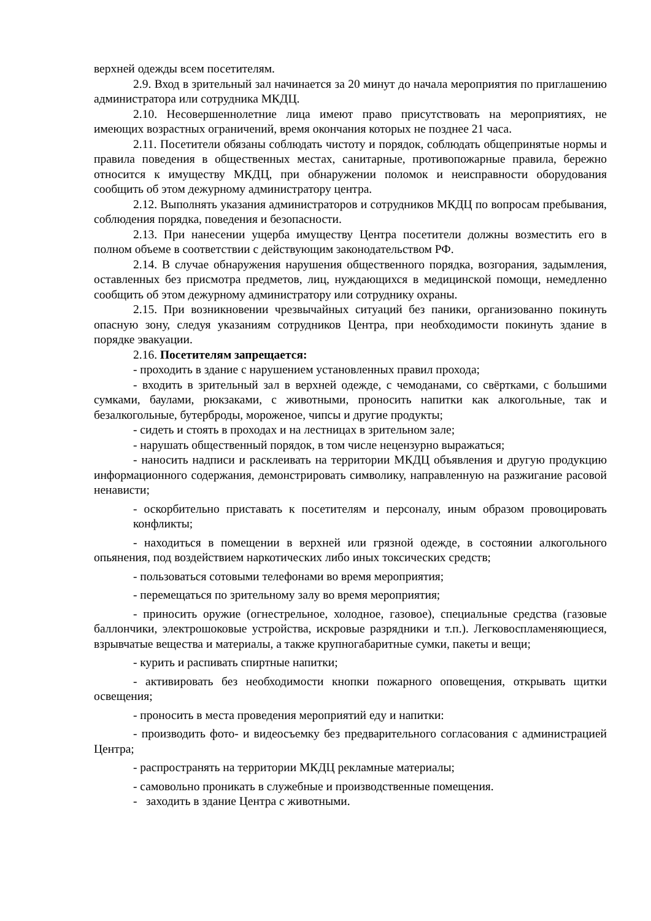верхней одежды всем посетителям.
2.9. Вход в зрительный зал начинается за 20 минут до начала мероприятия по приглашению администратора или сотрудника МКДЦ.
2.10. Несовершеннолетние лица имеют право присутствовать на мероприятиях, не имеющих возрастных ограничений, время окончания которых не позднее 21 часа.
2.11. Посетители обязаны соблюдать чистоту и порядок, соблюдать общепринятые нормы и правила поведения в общественных местах, санитарные, противопожарные правила, бережно относится к имуществу МКДЦ, при обнаружении поломок и неисправности оборудования сообщить об этом дежурному администратору центра.
2.12. Выполнять указания администраторов и сотрудников МКДЦ по вопросам пребывания, соблюдения порядка, поведения и безопасности.
2.13. При нанесении ущерба имуществу Центра посетители должны возместить его в полном объеме в соответствии с действующим законодательством РФ.
2.14. В случае обнаружения нарушения общественного порядка, возгорания, задымления, оставленных без присмотра предметов, лиц, нуждающихся в медицинской помощи, немедленно сообщить об этом дежурному администратору или сотруднику охраны.
2.15. При возникновении чрезвычайных ситуаций без паники, организованно покинуть опасную зону, следуя указаниям сотрудников Центра, при необходимости покинуть здание в порядке эвакуации.
2.16. Посетителям запрещается:
- проходить в здание с нарушением установленных правил прохода;
- входить в зрительный зал в верхней одежде, с чемоданами, со свёртками, с большими сумками, баулами, рюкзаками, с животными, проносить напитки как алкогольные, так и безалкогольные, бутерброды, мороженое, чипсы и другие продукты;
- сидеть и стоять в проходах и на лестницах в зрительном зале;
- нарушать общественный порядок, в том числе нецензурно выражаться;
- наносить надписи и расклеивать на территории МКДЦ объявления и другую продукцию информационного содержания, демонстрировать символику, направленную на разжигание расовой ненависти;
- оскорбительно приставать к посетителям и персоналу, иным образом провоцировать конфликты;
- находиться в помещении в верхней или грязной одежде, в состоянии алкогольного опьянения, под воздействием наркотических либо иных токсических средств;
- пользоваться сотовыми телефонами во время мероприятия;
- перемещаться по зрительному залу во время мероприятия;
- приносить оружие (огнестрельное, холодное, газовое), специальные средства (газовые баллончики, электрошоковые устройства, искровые разрядники и т.п.). Легковоспламеняющиеся, взрывчатые вещества и материалы, а также крупногабаритные сумки, пакеты и вещи;
- курить и распивать спиртные напитки;
- активировать без необходимости кнопки пожарного оповещения, открывать щитки освещения;
- проносить в места проведения мероприятий еду и напитки:
- производить фото- и видеосъемку без предварительного согласования с администрацией Центра;
- распространять на территории МКДЦ рекламные материалы;
- самовольно проникать в служебные и производственные помещения.
- заходить в здание Центра с животными.